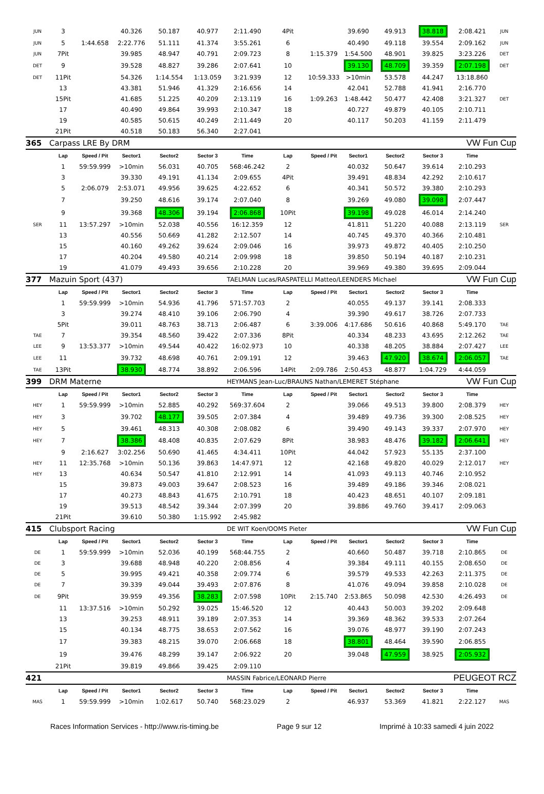| JUN | 3 | | 40.326 | 50.187 | 40.977 | 2:11.490 | 4Pit | | 39.690 | 49.913 | 38.818 | 2:08.421 | JUN |
| JUN | 5 | 1:44.658 | 2:22.776 | 51.111 | 41.374 | 3:55.261 | 6 | | 40.490 | 49.118 | 39.554 | 2:09.162 | JUN |
| JUN | 7Pit | | 39.985 | 48.947 | 40.791 | 2:09.723 | 8 | 1:15.379 | 1:54.500 | 48.901 | 39.825 | 3:23.226 | DET |
| DET | 9 | | 39.528 | 48.827 | 39.286 | 2:07.641 | 10 | | 39.130 | 48.709 | 39.359 | 2:07.198 | DET |
| DET | 11Pit | | 54.326 | 1:14.554 | 1:13.059 | 3:21.939 | 12 | 10:59.333 | >10min | 53.578 | 44.247 | 13:18.860 | |
| | 13 | | 43.381 | 51.946 | 41.329 | 2:16.656 | 14 | | 42.041 | 52.788 | 41.941 | 2:16.770 | |
| | 15Pit | | 41.685 | 51.225 | 40.209 | 2:13.119 | 16 | 1:09.263 | 1:48.442 | 50.477 | 42.408 | 3:21.327 | DET |
| | 17 | | 40.490 | 49.864 | 39.993 | 2:10.347 | 18 | | 40.727 | 49.879 | 40.105 | 2:10.711 | |
| | 19 | | 40.585 | 50.615 | 40.249 | 2:11.449 | 20 | | 40.117 | 50.203 | 41.159 | 2:11.479 | |
| | 21Pit | | 40.518 | 50.183 | 56.340 | 2:27.041 | | | | | | | |
| 365 | Carpass LRE By DRM | | | | | | | | | | | VW Fun Cup | |
| | Lap | Speed / Pit | Sector1 | Sector2 | Sector 3 | Time | Lap | Speed / Pit | Sector1 | Sector2 | Sector 3 | Time | |
| | 1 | 59:59.999 | >10min | 56.031 | 40.705 | 568:46.242 | 2 | | 40.032 | 50.647 | 39.614 | 2:10.293 | |
| | 3 | | 39.330 | 49.191 | 41.134 | 2:09.655 | 4Pit | | 39.491 | 48.834 | 42.292 | 2:10.617 | |
| | 5 | 2:06.079 | 2:53.071 | 49.956 | 39.625 | 4:22.652 | 6 | | 40.341 | 50.572 | 39.380 | 2:10.293 | |
| | 7 | | 39.250 | 48.616 | 39.174 | 2:07.040 | 8 | | 39.269 | 49.080 | 39.098 | 2:07.447 | |
| | 9 | | 39.368 | 48.306 | 39.194 | 2:06.868 | 10Pit | | 39.198 | 49.028 | 46.014 | 2:14.240 | |
| SER | 11 | 13:57.297 | >10min | 52.038 | 40.556 | 16:12.359 | 12 | | 41.811 | 51.220 | 40.088 | 2:13.119 | SER |
| | 13 | | 40.556 | 50.669 | 41.282 | 2:12.507 | 14 | | 40.745 | 49.370 | 40.366 | 2:10.481 | |
| | 15 | | 40.160 | 49.262 | 39.624 | 2:09.046 | 16 | | 39.973 | 49.872 | 40.405 | 2:10.250 | |
| | 17 | | 40.204 | 49.580 | 40.214 | 2:09.998 | 18 | | 39.850 | 50.194 | 40.187 | 2:10.231 | |
| | 19 | | 41.079 | 49.493 | 39.656 | 2:10.228 | 20 | | 39.969 | 49.380 | 39.695 | 2:09.044 | |
| 377 | Mazuin Sport (437) | | | | | TAELMAN Lucas/RASPATELLI Matteo/LEENDERS Michael | | | | | | VW Fun Cup | |
| | Lap | Speed / Pit | Sector1 | Sector2 | Sector 3 | Time | Lap | Speed / Pit | Sector1 | Sector2 | Sector 3 | Time | |
| | 1 | 59:59.999 | >10min | 54.936 | 41.796 | 571:57.703 | 2 | | 40.055 | 49.137 | 39.141 | 2:08.333 | |
| | 3 | | 39.274 | 48.410 | 39.106 | 2:06.790 | 4 | | 39.390 | 49.617 | 38.726 | 2:07.733 | |
| | 5Pit | | 39.011 | 48.763 | 38.713 | 2:06.487 | 6 | 3:39.006 | 4:17.686 | 50.616 | 40.868 | 5:49.170 | TAE |
| TAE | 7 | | 39.354 | 48.560 | 39.422 | 2:07.336 | 8Pit | | 40.334 | 48.233 | 43.695 | 2:12.262 | TAE |
| LEE | 9 | 13:53.377 | >10min | 49.544 | 40.422 | 16:02.973 | 10 | | 40.338 | 48.205 | 38.884 | 2:07.427 | LEE |
| LEE | 11 | | 39.732 | 48.698 | 40.761 | 2:09.191 | 12 | | 39.463 | 47.920 | 38.674 | 2:06.057 | TAE |
| TAE | 13Pit | | 38.930 | 48.774 | 38.892 | 2:06.596 | 14Pit | 2:09.786 | 2:50.453 | 48.877 | 1:04.729 | 4:44.059 | |
| 399 | DRM Materne | | | | | HEYMANS Jean-Luc/BRAUNS Nathan/LEMERET Stéphane | | | | | | VW Fun Cup | |
| | Lap | Speed / Pit | Sector1 | Sector2 | Sector 3 | Time | Lap | Speed / Pit | Sector1 | Sector2 | Sector 3 | Time | |
| HEY | 1 | 59:59.999 | >10min | 52.885 | 40.292 | 569:37.604 | 2 | | 39.066 | 49.513 | 39.800 | 2:08.379 | HEY |
| HEY | 3 | | 39.702 | 48.177 | 39.505 | 2:07.384 | 4 | | 39.489 | 49.736 | 39.300 | 2:08.525 | HEY |
| HEY | 5 | | 39.461 | 48.313 | 40.308 | 2:08.082 | 6 | | 39.490 | 49.143 | 39.337 | 2:07.970 | HEY |
| HEY | 7 | | 38.386 | 48.408 | 40.835 | 2:07.629 | 8Pit | | 38.983 | 48.476 | 39.182 | 2:06.641 | HEY |
| | 9 | 2:16.627 | 3:02.256 | 50.690 | 41.465 | 4:34.411 | 10Pit | | 44.042 | 57.923 | 55.135 | 2:37.100 | |
| HEY | 11 | 12:35.768 | >10min | 50.136 | 39.863 | 14:47.971 | 12 | | 42.168 | 49.820 | 40.029 | 2:12.017 | HEY |
| HEY | 13 | | 40.634 | 50.547 | 41.810 | 2:12.991 | 14 | | 41.093 | 49.113 | 40.746 | 2:10.952 | |
| | 15 | | 39.873 | 49.003 | 39.647 | 2:08.523 | 16 | | 39.489 | 49.186 | 39.346 | 2:08.021 | |
| | 17 | | 40.273 | 48.843 | 41.675 | 2:10.791 | 18 | | 40.423 | 48.651 | 40.107 | 2:09.181 | |
| | 19 | | 39.513 | 48.542 | 39.344 | 2:07.399 | 20 | | 39.886 | 49.760 | 39.417 | 2:09.063 | |
| | 21Pit | | 39.610 | 50.380 | 1:15.992 | 2:45.982 | | | | | | | |
| 415 | Clubsport Racing | | | | | DE WIT Koen/OOMS Pieter | | | | | | VW Fun Cup | |
| | Lap | Speed / Pit | Sector1 | Sector2 | Sector 3 | Time | Lap | Speed / Pit | Sector1 | Sector2 | Sector 3 | Time | |
| DE | 1 | 59:59.999 | >10min | 52.036 | 40.199 | 568:44.755 | 2 | | 40.660 | 50.487 | 39.718 | 2:10.865 | DE |
| DE | 3 | | 39.688 | 48.948 | 40.220 | 2:08.856 | 4 | | 39.384 | 49.111 | 40.155 | 2:08.650 | DE |
| DE | 5 | | 39.995 | 49.421 | 40.358 | 2:09.774 | 6 | | 39.579 | 49.533 | 42.263 | 2:11.375 | DE |
| DE | 7 | | 39.339 | 49.044 | 39.493 | 2:07.876 | 8 | | 41.076 | 49.094 | 39.858 | 2:10.028 | DE |
| DE | 9Pit | | 39.959 | 49.356 | 38.283 | 2:07.598 | 10Pit | 2:15.740 | 2:53.865 | 50.098 | 42.530 | 4:26.493 | DE |
| | 11 | 13:37.516 | >10min | 50.292 | 39.025 | 15:46.520 | 12 | | 40.443 | 50.003 | 39.202 | 2:09.648 | |
| | 13 | | 39.253 | 48.911 | 39.189 | 2:07.353 | 14 | | 39.369 | 48.362 | 39.533 | 2:07.264 | |
| | 15 | | 40.134 | 48.775 | 38.653 | 2:07.562 | 16 | | 39.076 | 48.977 | 39.190 | 2:07.243 | |
| | 17 | | 39.383 | 48.215 | 39.070 | 2:06.668 | 18 | | 38.801 | 48.464 | 39.590 | 2:06.855 | |
| | 19 | | 39.476 | 48.299 | 39.147 | 2:06.922 | 20 | | 39.048 | 47.959 | 38.925 | 2:05.932 | |
| | 21Pit | | 39.819 | 49.866 | 39.425 | 2:09.110 | | | | | | | |
| 421 | | | | | | MASSIN Fabrice/LEONARD Pierre | | | | | | PEUGEOT RCZ | |
| | Lap | Speed / Pit | Sector1 | Sector2 | Sector 3 | Time | Lap | Speed / Pit | Sector1 | Sector2 | Sector 3 | Time | |
| MAS | 1 | 59:59.999 | >10min | 1:02.617 | 50.740 | 568:23.029 | 2 | | 46.937 | 53.369 | 41.821 | 2:22.127 | MAS |
Races Information Services - http://www.ris-timing.be Page 9 sur 12 Imprimé à 10:33 samedi 4 juin 2022